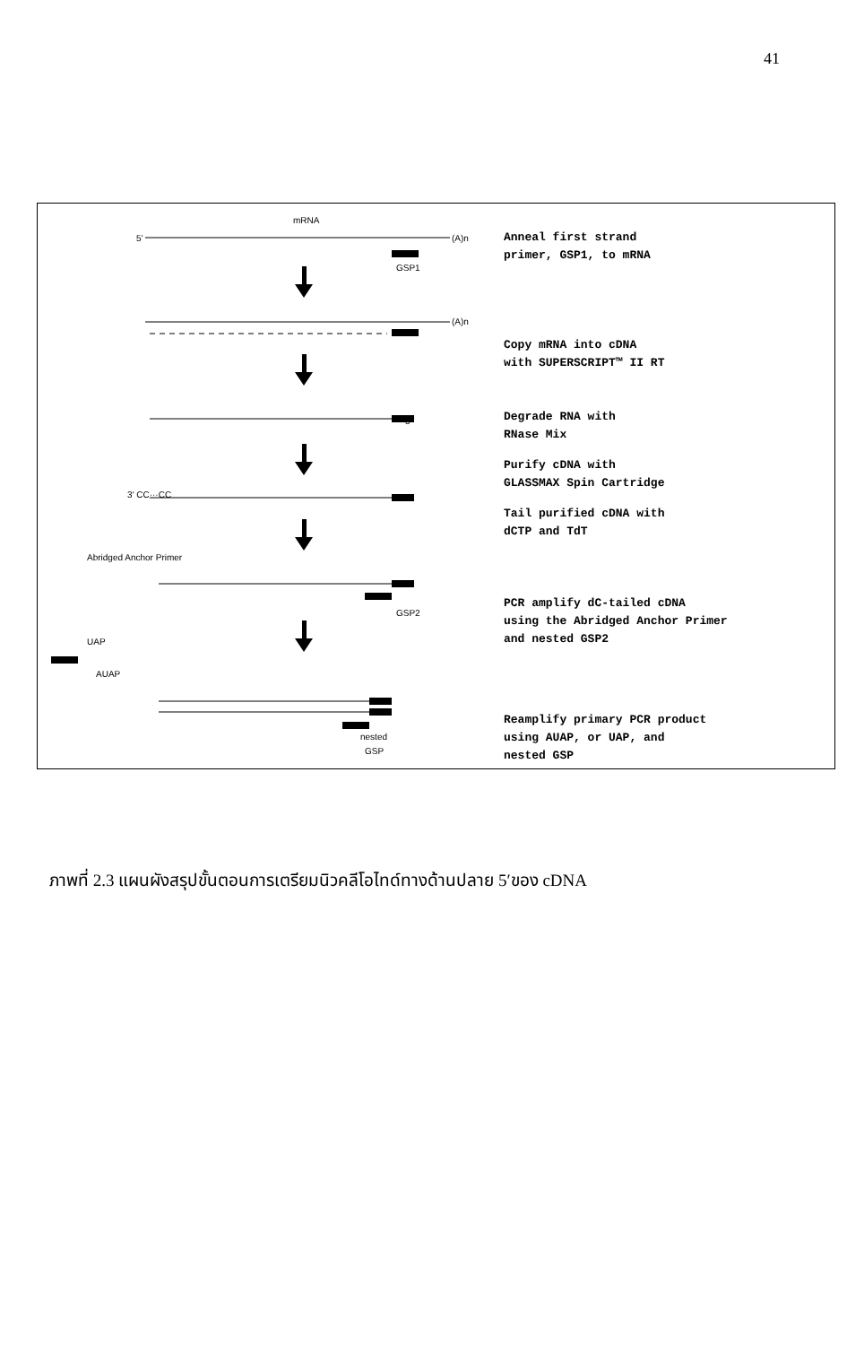41
mRNA
5'
(A)n
GSP1
(A)n
5'
3' CC···CC
Abridged Anchor Primer
GSP2
UAP
AUAP
nested
GSP
Anneal first strand
primer, GSP1, to mRNA
Copy mRNA into cDNA
with SUPERSCRIPT™ II RT
Degrade RNA with
RNase Mix
Purify cDNA with
GLASSMAX Spin Cartridge
Tail purified cDNA with
dCTP and TdT
PCR amplify dC-tailed cDNA
using the Abridged Anchor Primer
and nested GSP2
Reamplify primary PCR product
using AUAP, or UAP, and
nested GSP
ภาพที่ 2.3 แผนผังสรุปขั้นตอนการเตรียมนิวคลีโอไทด์ทางด้านปลาย 5′ของ cDNA